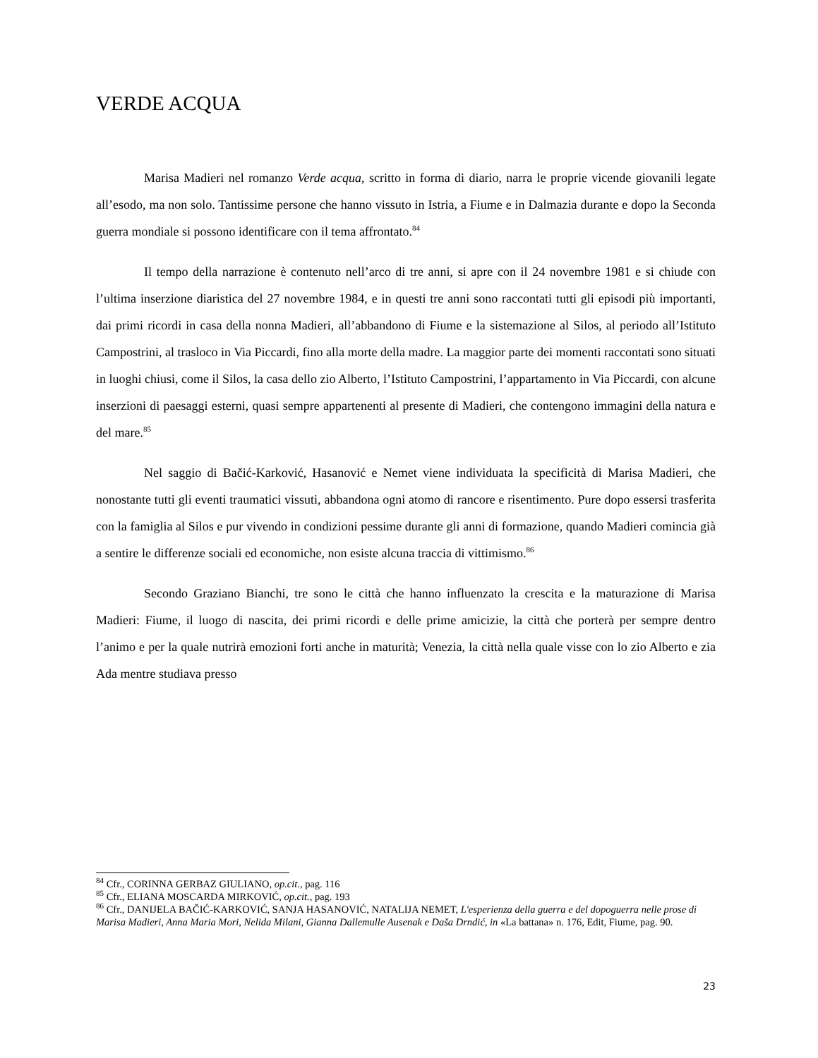VERDE ACQUA
Marisa Madieri nel romanzo Verde acqua, scritto in forma di diario, narra le proprie vicende giovanili legate all’esodo, ma non solo. Tantissime persone che hanno vissuto in Istria, a Fiume e in Dalmazia durante e dopo la Seconda guerra mondiale si possono identificare con il tema affrontato.<sup>84</sup>
Il tempo della narrazione è contenuto nell’arco di tre anni, si apre con il 24 novembre 1981 e si chiude con l’ultima inserzione diaristica del 27 novembre 1984, e in questi tre anni sono raccontati tutti gli episodi più importanti, dai primi ricordi in casa della nonna Madieri, all’abbandono di Fiume e la sistemazione al Silos, al periodo all’Istituto Campostrini, al trasloco in Via Piccardi, fino alla morte della madre. La maggior parte dei momenti raccontati sono situati in luoghi chiusi, come il Silos, la casa dello zio Alberto, l’Istituto Campostrini, l’appartamento in Via Piccardi, con alcune inserzioni di paesaggi esterni, quasi sempre appartenenti al presente di Madieri, che contengono immagini della natura e del mare.<sup>85</sup>
Nel saggio di Bačić-Karković, Hasanović e Nemet viene individuata la specificità di Marisa Madieri, che nonostante tutti gli eventi traumatici vissuti, abbandona ogni atomo di rancore e risentimento. Pure dopo essersi trasferita con la famiglia al Silos e pur vivendo in condizioni pessime durante gli anni di formazione, quando Madieri comincia già a sentire le differenze sociali ed economiche, non esiste alcuna traccia di vittimismo.<sup>86</sup>
Secondo Graziano Bianchi, tre sono le città che hanno influenzato la crescita e la maturazione di Marisa Madieri: Fiume, il luogo di nascita, dei primi ricordi e delle prime amicizie, la città che porterà per sempre dentro l’animo e per la quale nutrirà emozioni forti anche in maturità; Venezia, la città nella quale visse con lo zio Alberto e zia Ada mentre studiava presso
<sup>84</sup> Cfr., CORINNA GERBAZ GIULIANO, op.cit., pag. 116
<sup>85</sup> Cfr., ELIANA MOSCARDA MIRKOVIĆ, op.cit., pag. 193
<sup>86</sup> Cfr., DANIJELA BAČIĆ-KARKOVIĆ, SANJA HASANOVIĆ, NATALIJA NEMET, L'esperienza della guerra e del dopoguerra nelle prose di Marisa Madieri, Anna Maria Mori, Nelida Milani, Gianna Dallemulle Ausenak e Daša Drndić, in «La battana» n. 176, Edit, Fiume, pag. 90.
23